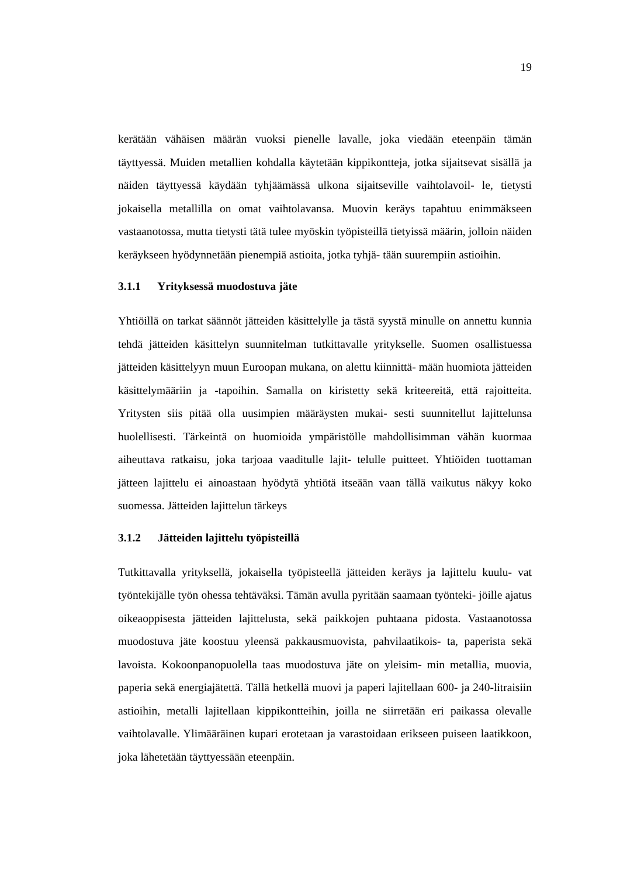19
kerätään vähäisen määrän vuoksi pienelle lavalle, joka viedään eteenpäin tämän täyttyessä. Muiden metallien kohdalla käytetään kippikontteja, jotka sijaitsevat sisällä ja näiden täyttyessä käydään tyhjäämässä ulkona sijaitseville vaihtolavoil- le, tietysti jokaisella metallilla on omat vaihtolavansa. Muovin keräys tapahtuu enimmäkseen vastaanotossa, mutta tietysti tätä tulee myöskin työpisteillä tietyissä määrin, jolloin näiden keräykseen hyödynnetään pienempiä astioita, jotka tyhjä- tään suurempiin astioihin.
3.1.1 Yrityksessä muodostuva jäte
Yhtiöillä on tarkat säännöt jätteiden käsittelylle ja tästä syystä minulle on annettu kunnia tehdä jätteiden käsittelyn suunnitelman tutkittavalle yritykselle. Suomen osallistuessa jätteiden käsittelyyn muun Euroopan mukana, on alettu kiinnittä- mään huomiota jätteiden käsittelymääriin ja -tapoihin. Samalla on kiristetty sekä kriteereitä, että rajoitteita. Yritysten siis pitää olla uusimpien määräysten mukai- sesti suunnitellut lajittelunsa huolellisesti. Tärkeintä on huomioida ympäristölle mahdollisimman vähän kuormaa aiheuttava ratkaisu, joka tarjoaa vaaditulle lajit- telulle puitteet. Yhtiöiden tuottaman jätteen lajittelu ei ainoastaan hyödytä yhtiötä itseään vaan tällä vaikutus näkyy koko suomessa. Jätteiden lajittelun tärkeys
3.1.2 Jätteiden lajittelu työpisteillä
Tutkittavalla yrityksellä, jokaisella työpisteellä jätteiden keräys ja lajittelu kuulu- vat työntekijälle työn ohessa tehtäväksi. Tämän avulla pyritään saamaan työnteki- jöille ajatus oikeaoppisesta jätteiden lajittelusta, sekä paikkojen puhtaana pidosta. Vastaanotossa muodostuva jäte koostuu yleensä pakkausmuovista, pahvilaatikois- ta, paperista sekä lavoista. Kokoonpanopuolella taas muodostuva jäte on yleisim- min metallia, muovia, paperia sekä energiajätettä. Tällä hetkellä muovi ja paperi lajitellaan 600- ja 240-litraisiin astioihin, metalli lajitellaan kippikontteihin, joilla ne siirretään eri paikassa olevalle vaihtolavalle. Ylimääräinen kupari erotetaan ja varastoidaan erikseen puiseen laatikkoon, joka lähetetään täyttyessään eteenpäin.